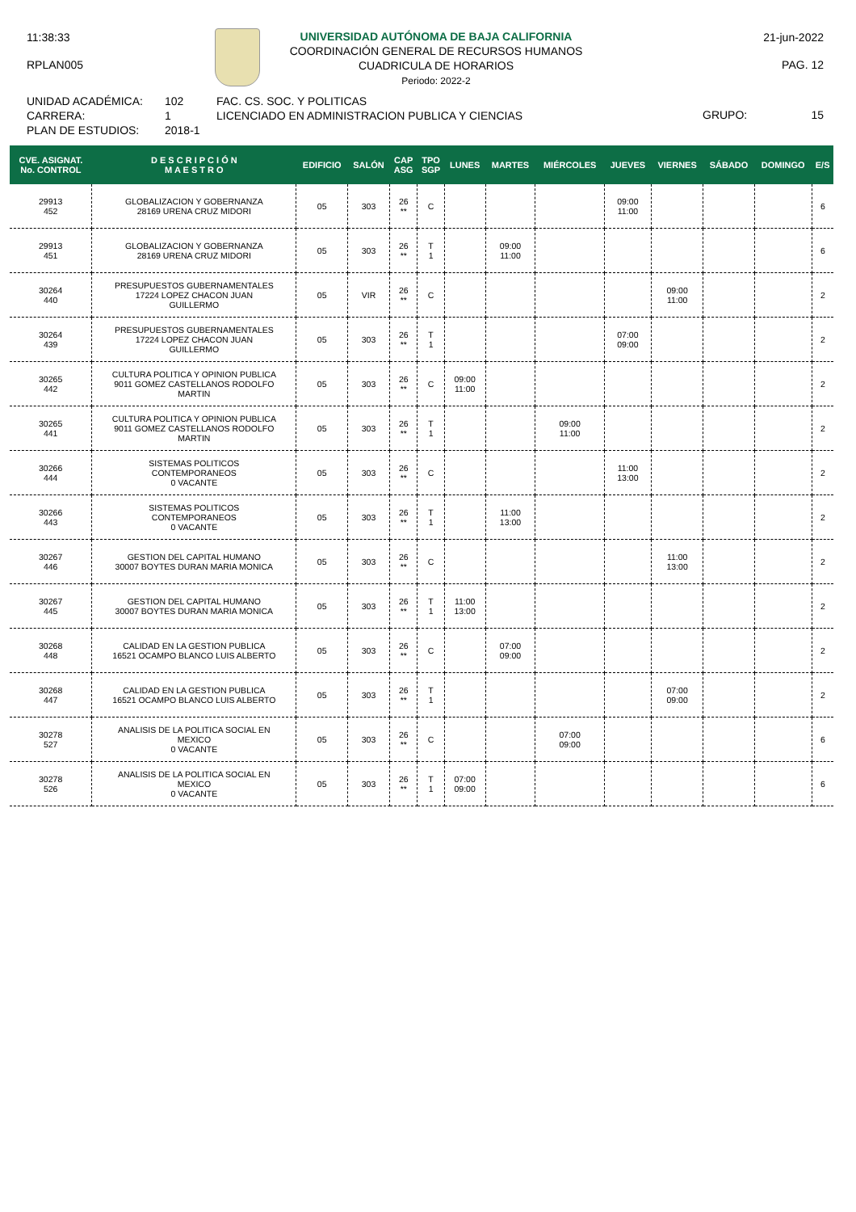11:38:33
RPLAN005
UNIVERSIDAD AUTÓNOMA DE BAJA CALIFORNIA
COORDINACIÓN GENERAL DE RECURSOS HUMANOS
CUADRICULA DE HORARIOS
Periodo: 2022-2
21-jun-2022
PAG. 12
UNIDAD ACADÉMICA:
CARRERA:
PLAN DE ESTUDIOS:
102
1
2018-1
FAC. CS. SOC. Y POLITICAS
LICENCIADO EN ADMINISTRACION PUBLICA Y CIENCIAS
GRUPO: 15
| CVE. ASIGNAT. No. CONTROL | D E S C R I P C I Ó N M A E S T R O | EDIFICIO | SALÓN | CAP ASG | TPO SGP | LUNES | MARTES | MIÉRCOLES | JUEVES | VIERNES | SÁBADO | DOMINGO | E/S |
| --- | --- | --- | --- | --- | --- | --- | --- | --- | --- | --- | --- | --- | --- |
| 29913 452 | GLOBALIZACION Y GOBERNANZA 28169 URENA CRUZ MIDORI | 05 | 303 | 26 ** | C | | | | 09:00 11:00 | | | | 6 |
| 29913 451 | GLOBALIZACION Y GOBERNANZA 28169 URENA CRUZ MIDORI | 05 | 303 | 26 ** | T 1 | | 09:00 11:00 | | | | | | 6 |
| 30264 440 | PRESUPUESTOS GUBERNAMENTALES 17224 LOPEZ CHACON JUAN GUILLERMO | 05 | VIR | 26 ** | C | | | | | 09:00 11:00 | | | 2 |
| 30264 439 | PRESUPUESTOS GUBERNAMENTALES 17224 LOPEZ CHACON JUAN GUILLERMO | 05 | 303 | 26 ** | T 1 | | | | 07:00 09:00 | | | | 2 |
| 30265 442 | CULTURA POLITICA Y OPINION PUBLICA 9011 GOMEZ CASTELLANOS RODOLFO MARTIN | 05 | 303 | 26 ** | C | 09:00 11:00 | | | | | | | 2 |
| 30265 441 | CULTURA POLITICA Y OPINION PUBLICA 9011 GOMEZ CASTELLANOS RODOLFO MARTIN | 05 | 303 | 26 ** | T 1 | | | 09:00 11:00 | | | | | 2 |
| 30266 444 | SISTEMAS POLITICOS CONTEMPORANEOS 0 VACANTE | 05 | 303 | 26 ** | C | | | | 11:00 13:00 | | | | 2 |
| 30266 443 | SISTEMAS POLITICOS CONTEMPORANEOS 0 VACANTE | 05 | 303 | 26 ** | T 1 | | 11:00 13:00 | | | | | | 2 |
| 30267 446 | GESTION DEL CAPITAL HUMANO 30007 BOYTES DURAN MARIA MONICA | 05 | 303 | 26 ** | C | | | | | 11:00 13:00 | | | 2 |
| 30267 445 | GESTION DEL CAPITAL HUMANO 30007 BOYTES DURAN MARIA MONICA | 05 | 303 | 26 ** | T 1 | 11:00 13:00 | | | | | | | 2 |
| 30268 448 | CALIDAD EN LA GESTION PUBLICA 16521 OCAMPO BLANCO LUIS ALBERTO | 05 | 303 | 26 ** | C | | 07:00 09:00 | | | | | | 2 |
| 30268 447 | CALIDAD EN LA GESTION PUBLICA 16521 OCAMPO BLANCO LUIS ALBERTO | 05 | 303 | 26 ** | T 1 | | | | | 07:00 09:00 | | | 2 |
| 30278 527 | ANALISIS DE LA POLITICA SOCIAL EN MEXICO 0 VACANTE | 05 | 303 | 26 ** | C | | | 07:00 09:00 | | | | | 6 |
| 30278 526 | ANALISIS DE LA POLITICA SOCIAL EN MEXICO 0 VACANTE | 05 | 303 | 26 ** | T 1 | 07:00 09:00 | | | | | | | 6 |